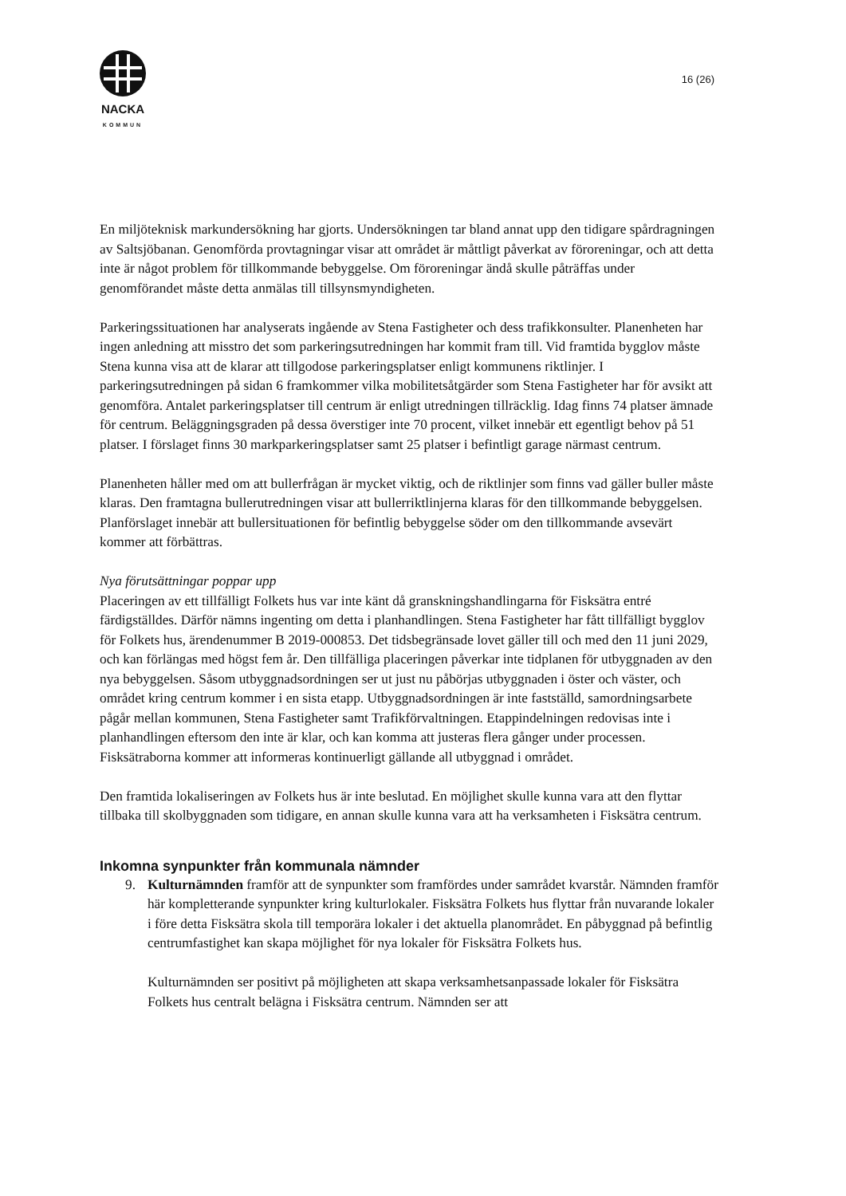NACKA
KOMMUN
16 (26)
En miljöteknisk markundersökning har gjorts. Undersökningen tar bland annat upp den tidigare spårdragningen av Saltsjöbanan. Genomförda provtagningar visar att området är måttligt påverkat av föroreningar, och att detta inte är något problem för tillkommande bebyggelse. Om föroreningar ändå skulle påträffas under genomförandet måste detta anmälas till tillsynsmyndigheten.
Parkeringssituationen har analyserats ingående av Stena Fastigheter och dess trafikkonsulter. Planenheten har ingen anledning att misstro det som parkeringsutredningen har kommit fram till. Vid framtida bygglov måste Stena kunna visa att de klarar att tillgodose parkeringsplatser enligt kommunens riktlinjer. I parkeringsutredningen på sidan 6 framkommer vilka mobilitetsåtgärder som Stena Fastigheter har för avsikt att genomföra. Antalet parkeringsplatser till centrum är enligt utredningen tillräcklig. Idag finns 74 platser ämnade för centrum. Beläggningsgraden på dessa överstiger inte 70 procent, vilket innebär ett egentligt behov på 51 platser. I förslaget finns 30 markparkeringsplatser samt 25 platser i befintligt garage närmast centrum.
Planenheten håller med om att bullerfrågan är mycket viktig, och de riktlinjer som finns vad gäller buller måste klaras. Den framtagna bullerutredningen visar att bullerriktlinjerna klaras för den tillkommande bebyggelsen. Planförslaget innebär att bullersituationen för befintlig bebyggelse söder om den tillkommande avsevärt kommer att förbättras.
Nya förutsättningar poppar upp
Placeringen av ett tillfälligt Folkets hus var inte känt då granskningshandlingarna för Fisksätra entré färdigställdes. Därför nämns ingenting om detta i planhandlingen. Stena Fastigheter har fått tillfälligt bygglov för Folkets hus, ärendenummer B 2019-000853. Det tidsbegränsade lovet gäller till och med den 11 juni 2029, och kan förlängas med högst fem år. Den tillfälliga placeringen påverkar inte tidplanen för utbyggnaden av den nya bebyggelsen. Såsom utbyggnadsordningen ser ut just nu påbörjas utbyggnaden i öster och väster, och området kring centrum kommer i en sista etapp. Utbyggnadsordningen är inte fastställd, samordningsarbete pågår mellan kommunen, Stena Fastigheter samt Trafikförvaltningen. Etappindelningen redovisas inte i planhandlingen eftersom den inte är klar, och kan komma att justeras flera gånger under processen. Fisksätraborna kommer att informeras kontinuerligt gällande all utbyggnad i området.
Den framtida lokaliseringen av Folkets hus är inte beslutad. En möjlighet skulle kunna vara att den flyttar tillbaka till skolbyggnaden som tidigare, en annan skulle kunna vara att ha verksamheten i Fisksätra centrum.
Inkomna synpunkter från kommunala nämnder
9. Kulturnämnden framför att de synpunkter som framfördes under samrådet kvarstår. Nämnden framför här kompletterande synpunkter kring kulturlokaler. Fisksätra Folkets hus flyttar från nuvarande lokaler i före detta Fisksätra skola till temporära lokaler i det aktuella planområdet. En påbyggnad på befintlig centrumfastighet kan skapa möjlighet för nya lokaler för Fisksätra Folkets hus.
Kulturnämnden ser positivt på möjligheten att skapa verksamhetsanpassade lokaler för Fisksätra Folkets hus centralt belägna i Fisksätra centrum. Nämnden ser att